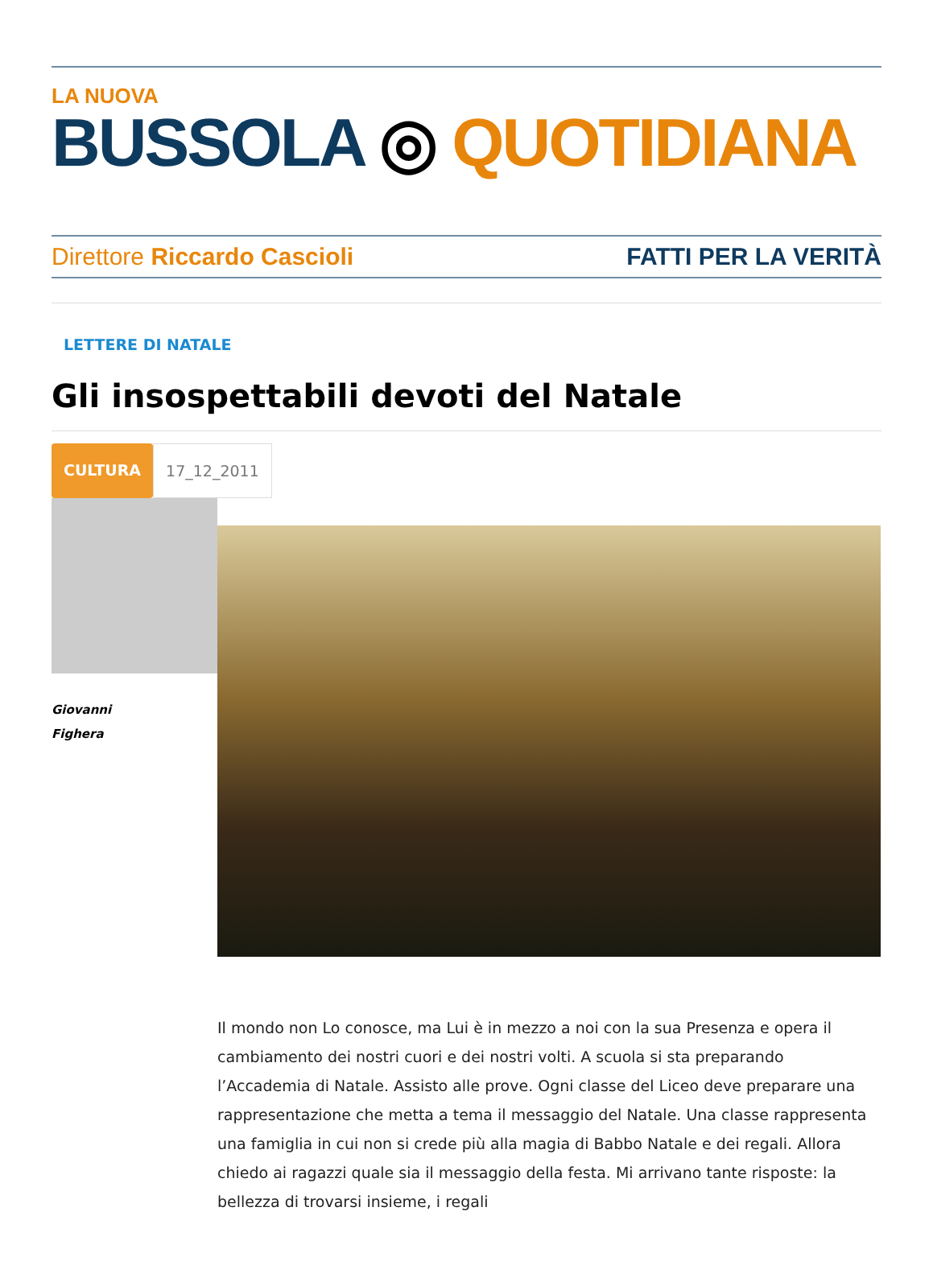LA NUOVA
BUSSOLA ◎ QUOTIDIANA
Direttore Riccardo Cascioli FATTI PER LA VERITÀ
LETTERE DI NATALE
Gli insospettabili devoti del Natale
CULTURA 17_12_2011
Giovanni
Fighera
Il mondo non Lo conosce, ma Lui è in mezzo a noi con la sua Presenza e opera il cambiamento dei nostri cuori e dei nostri volti. A scuola si sta preparando l’Accademia di Natale. Assisto alle prove. Ogni classe del Liceo deve preparare una rappresentazione che metta a tema il messaggio del Natale. Una classe rappresenta una famiglia in cui non si crede più alla magia di Babbo Natale e dei regali. Allora chiedo ai ragazzi quale sia il messaggio della festa. Mi arrivano tante risposte: la bellezza di trovarsi insieme, i regali